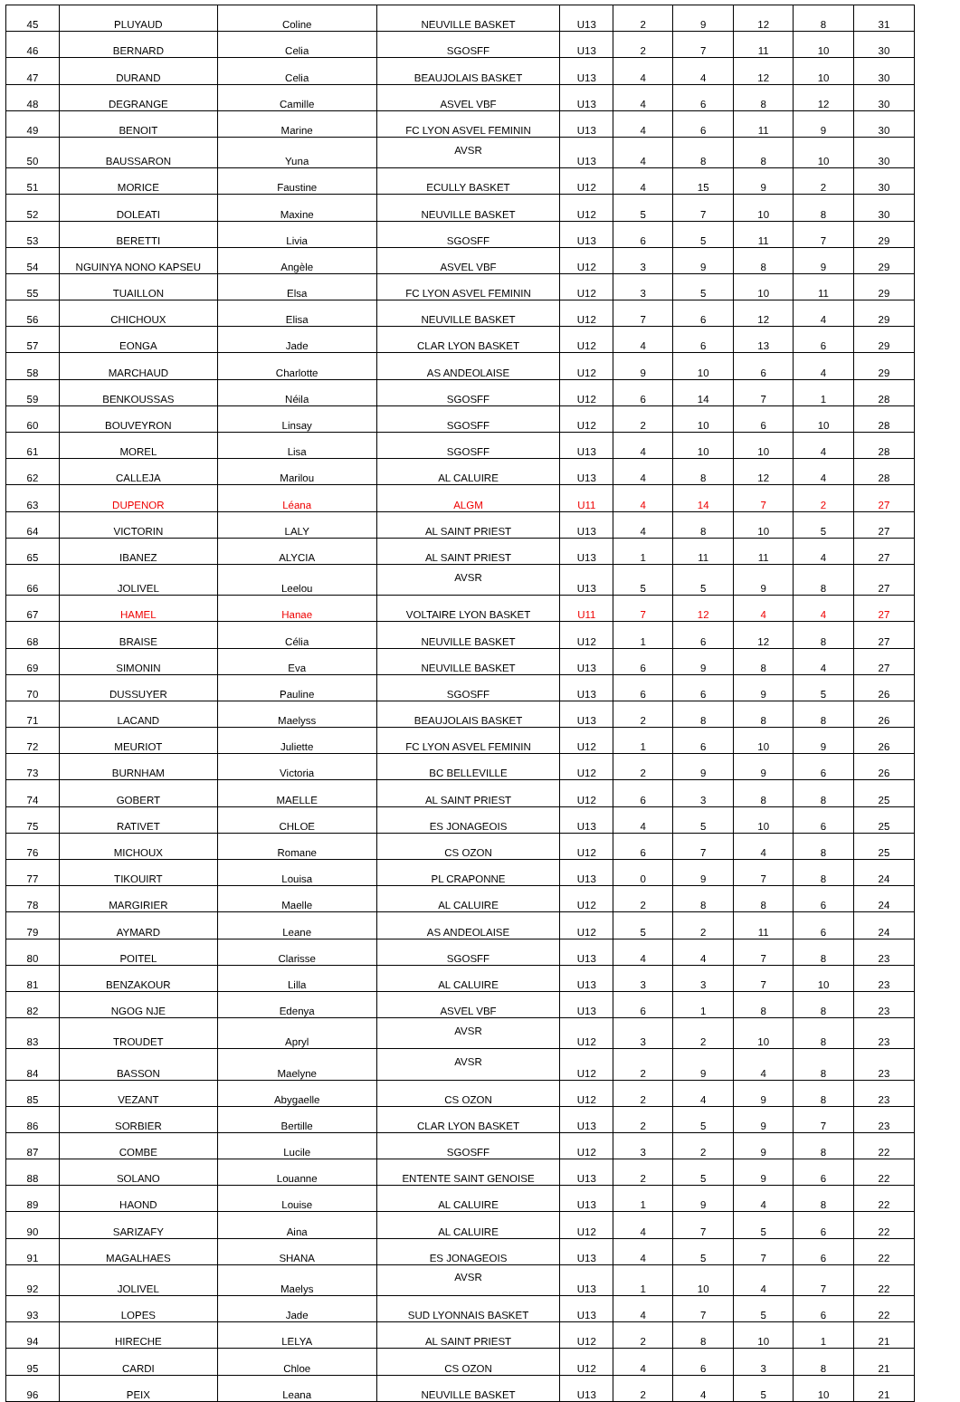| 45 | PLUYAUD | Coline | NEUVILLE BASKET | U13 | 2 | 9 | 12 | 8 | 31 |
| 46 | BERNARD | Celia | SGOSFF | U13 | 2 | 7 | 11 | 10 | 30 |
| 47 | DURAND | Celia | BEAUJOLAIS BASKET | U13 | 4 | 4 | 12 | 10 | 30 |
| 48 | DEGRANGE | Camille | ASVEL VBF | U13 | 4 | 6 | 8 | 12 | 30 |
| 49 | BENOIT | Marine | FC LYON ASVEL FEMININ | U13 | 4 | 6 | 11 | 9 | 30 |
| 50 | BAUSSARON | Yuna | AVSR | U13 | 4 | 8 | 8 | 10 | 30 |
| 51 | MORICE | Faustine | ECULLY BASKET | U12 | 4 | 15 | 9 | 2 | 30 |
| 52 | DOLEATI | Maxine | NEUVILLE BASKET | U12 | 5 | 7 | 10 | 8 | 30 |
| 53 | BERETTI | Livia | SGOSFF | U13 | 6 | 5 | 11 | 7 | 29 |
| 54 | NGUINYA NONO KAPSEU | Angèle | ASVEL VBF | U12 | 3 | 9 | 8 | 9 | 29 |
| 55 | TUAILLON | Elsa | FC LYON ASVEL FEMININ | U12 | 3 | 5 | 10 | 11 | 29 |
| 56 | CHICHOUX | Elisa | NEUVILLE BASKET | U12 | 7 | 6 | 12 | 4 | 29 |
| 57 | EONGA | Jade | CLAR LYON BASKET | U12 | 4 | 6 | 13 | 6 | 29 |
| 58 | MARCHAUD | Charlotte | AS ANDEOLAISE | U12 | 9 | 10 | 6 | 4 | 29 |
| 59 | BENKOUSSAS | Néila | SGOSFF | U12 | 6 | 14 | 7 | 1 | 28 |
| 60 | BOUVEYRON | Linsay | SGOSFF | U12 | 2 | 10 | 6 | 10 | 28 |
| 61 | MOREL | Lisa | SGOSFF | U13 | 4 | 10 | 10 | 4 | 28 |
| 62 | CALLEJA | Marilou | AL CALUIRE | U13 | 4 | 8 | 12 | 4 | 28 |
| 63 | DUPENOR | Léana | ALGM | U11 | 4 | 14 | 7 | 2 | 27 |
| 64 | VICTORIN | LALY | AL SAINT PRIEST | U13 | 4 | 8 | 10 | 5 | 27 |
| 65 | IBANEZ | ALYCIA | AL SAINT PRIEST | U13 | 1 | 11 | 11 | 4 | 27 |
| 66 | JOLIVEL | Leelou | AVSR | U13 | 5 | 5 | 9 | 8 | 27 |
| 67 | HAMEL | Hanae | VOLTAIRE LYON BASKET | U11 | 7 | 12 | 4 | 4 | 27 |
| 68 | BRAISE | Célia | NEUVILLE BASKET | U12 | 1 | 6 | 12 | 8 | 27 |
| 69 | SIMONIN | Eva | NEUVILLE BASKET | U13 | 6 | 9 | 8 | 4 | 27 |
| 70 | DUSSUYER | Pauline | SGOSFF | U13 | 6 | 6 | 9 | 5 | 26 |
| 71 | LACAND | Maelyss | BEAUJOLAIS BASKET | U13 | 2 | 8 | 8 | 8 | 26 |
| 72 | MEURIOT | Juliette | FC LYON ASVEL FEMININ | U12 | 1 | 6 | 10 | 9 | 26 |
| 73 | BURNHAM | Victoria | BC BELLEVILLE | U12 | 2 | 9 | 9 | 6 | 26 |
| 74 | GOBERT | MAELLE | AL SAINT PRIEST | U12 | 6 | 3 | 8 | 8 | 25 |
| 75 | RATIVET | CHLOE | ES JONAGEOIS | U13 | 4 | 5 | 10 | 6 | 25 |
| 76 | MICHOUX | Romane | CS OZON | U12 | 6 | 7 | 4 | 8 | 25 |
| 77 | TIKOUIRT | Louisa | PL CRAPONNE | U13 | 0 | 9 | 7 | 8 | 24 |
| 78 | MARGIRIER | Maelle | AL CALUIRE | U12 | 2 | 8 | 8 | 6 | 24 |
| 79 | AYMARD | Leane | AS ANDEOLAISE | U12 | 5 | 2 | 11 | 6 | 24 |
| 80 | POITEL | Clarisse | SGOSFF | U13 | 4 | 4 | 7 | 8 | 23 |
| 81 | BENZAKOUR | Lilla | AL CALUIRE | U13 | 3 | 3 | 7 | 10 | 23 |
| 82 | NGOG NJE | Edenya | ASVEL VBF | U13 | 6 | 1 | 8 | 8 | 23 |
| 83 | TROUDET | Apryl | AVSR | U12 | 3 | 2 | 10 | 8 | 23 |
| 84 | BASSON | Maelyne | AVSR | U12 | 2 | 9 | 4 | 8 | 23 |
| 85 | VEZANT | Abygaelle | CS OZON | U12 | 2 | 4 | 9 | 8 | 23 |
| 86 | SORBIER | Bertille | CLAR LYON BASKET | U13 | 2 | 5 | 9 | 7 | 23 |
| 87 | COMBE | Lucile | SGOSFF | U12 | 3 | 2 | 9 | 8 | 22 |
| 88 | SOLANO | Louanne | ENTENTE SAINT GENOISE | U13 | 2 | 5 | 9 | 6 | 22 |
| 89 | HAOND | Louise | AL CALUIRE | U13 | 1 | 9 | 4 | 8 | 22 |
| 90 | SARIZAFY | Aina | AL CALUIRE | U12 | 4 | 7 | 5 | 6 | 22 |
| 91 | MAGALHAES | SHANA | ES JONAGEOIS | U13 | 4 | 5 | 7 | 6 | 22 |
| 92 | JOLIVEL | Maelys | AVSR | U13 | 1 | 10 | 4 | 7 | 22 |
| 93 | LOPES | Jade | SUD LYONNAIS BASKET | U13 | 4 | 7 | 5 | 6 | 22 |
| 94 | HIRECHE | LELYA | AL SAINT PRIEST | U12 | 2 | 8 | 10 | 1 | 21 |
| 95 | CARDI | Chloe | CS OZON | U12 | 4 | 6 | 3 | 8 | 21 |
| 96 | PEIX | Leana | NEUVILLE BASKET | U13 | 2 | 4 | 5 | 10 | 21 |